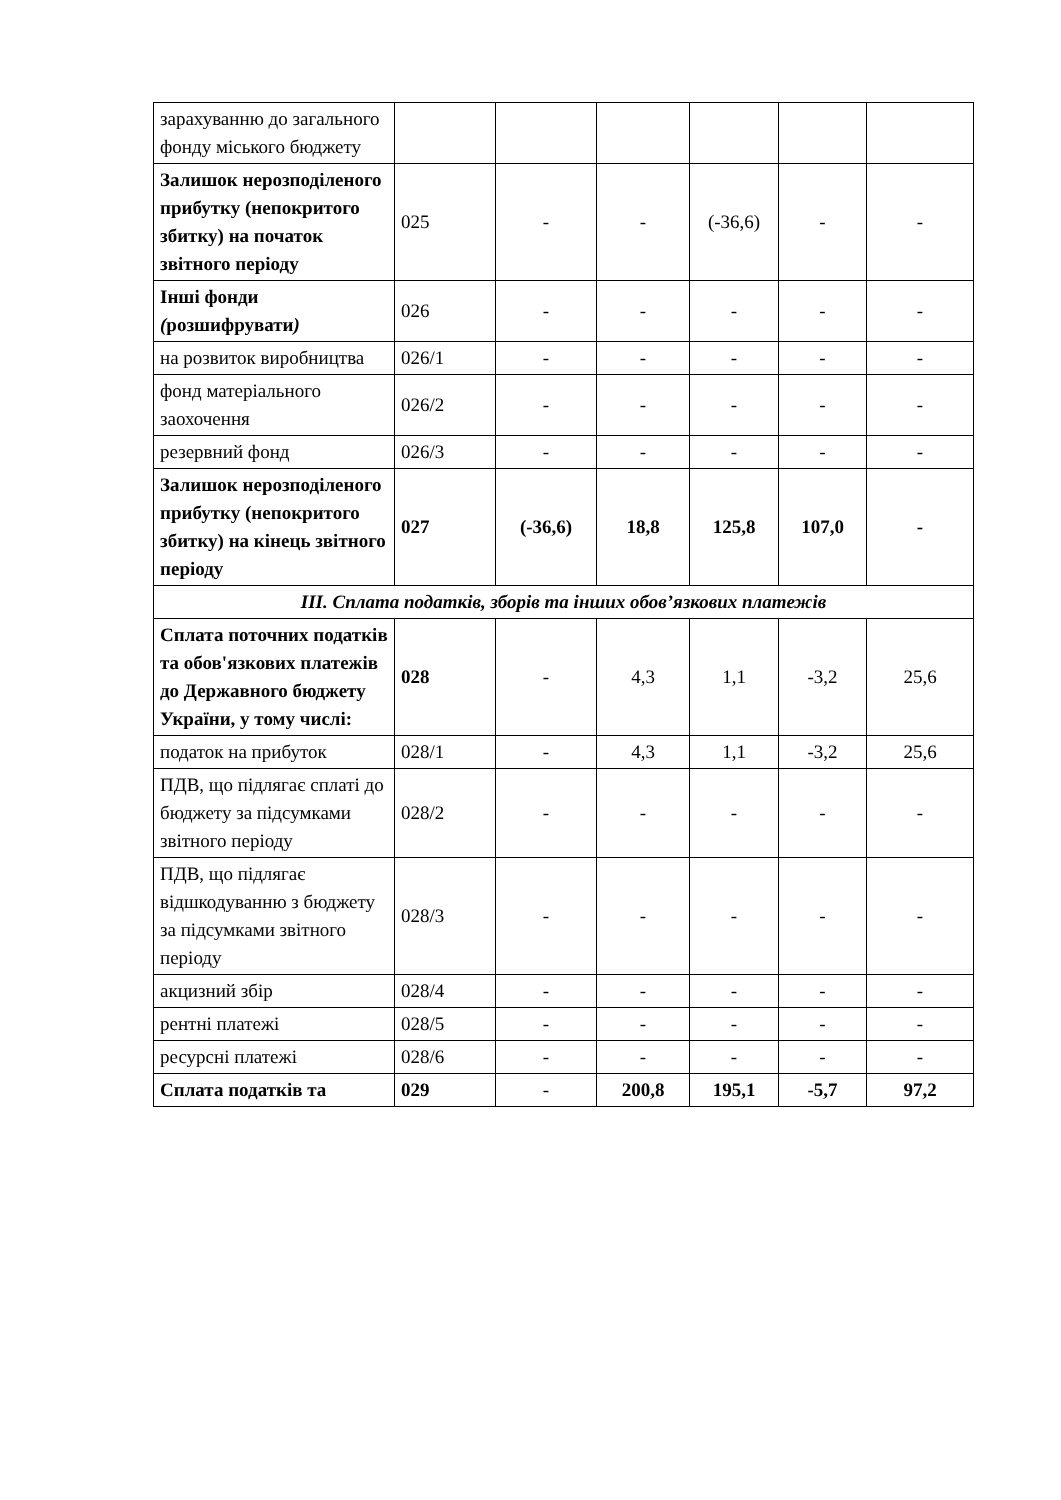| зарахуванню до загального фонду міського бюджету | | | | | | |
| Залишок нерозподіленого прибутку (непокритого збитку) на початок звітного періоду | 025 | - | - | (-36,6) | - | - |
| Інші фонди ( розшифрувати ) | 026 | - | - | - | - | - |
| на розвиток виробництва | 026/1 | - | - | - | - | - |
| фонд матеріального заохочення | 026/2 | - | - | - | - | - |
| резервний фонд | 026/3 | - | - | - | - | - |
| Залишок нерозподіленого прибутку (непокритого збитку) на кінець звітного періоду | 027 | (-36,6) | 18,8 | 125,8 | 107,0 | - |
| ІІІ. Сплата податків, зборів та інших обов’язкових платежів | | | | | | |
| Сплата поточних податків та обов'язкових платежів до Державного бюджету України, у тому числі: | 028 | - | 4,3 | 1,1 | -3,2 | 25,6 |
| податок на прибуток | 028/1 | - | 4,3 | 1,1 | -3,2 | 25,6 |
| ПДВ, що підлягає сплаті до бюджету за підсумками звітного періоду | 028/2 | - | - | - | - | - |
| ПДВ, що підлягає відшкодуванню з бюджету за підсумками звітного періоду | 028/3 | - | - | - | - | - |
| акцизний збір | 028/4 | - | - | - | - | - |
| рентні платежі | 028/5 | - | - | - | - | - |
| ресурсні платежі | 028/6 | - | - | - | - | - |
| Сплата податків та | 029 | - | 200,8 | 195,1 | -5,7 | 97,2 |